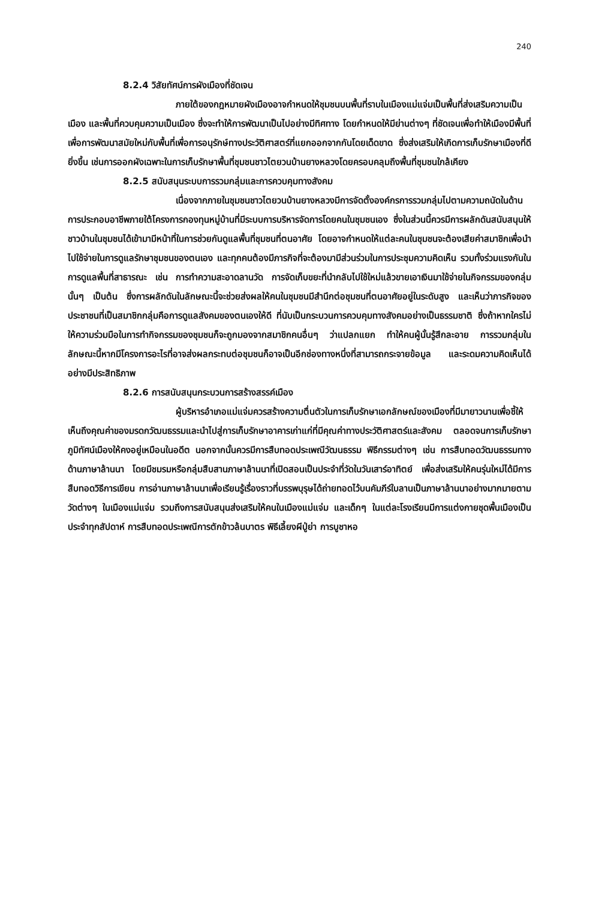240
8.2.4 วิสัยทัศน์การผังเมืองที่ชัดเจน
ภายใต้ของกฎหมายผังเมืองอาจกำหนดให้ชุมชนบนพื้นที่ราบในเมืองแม่แจ่มเป็นพื้นที่ส่งเสริมความเป็นเมือง และพื้นที่ควบคุมความเป็นเมือง ซึ่งจะทำให้การพัฒนาเป็นไปอย่างมีทิศทาง โดยกำหนดให้มีย่านต่างๆ ที่ชัดเจนเพื่อทำให้เมืองมีพื้นที่เพื่อการพัฒนาสมัยใหม่กับพื้นที่เพื่อการอนุรักษ์ทางประวัติศาสตร์ที่แยกออกจากกันโดยเด็ดขาด ซึ่งส่งเสริมให้เกิดการเก็บรักษาเมืองที่ดียิ่งขึ้น เช่นการออกผังเฉพาะในการเก็บรักษาพื้นที่ชุมชนชาวไตยวนบ้านยางหลวงโดยครอบคลุมถึงพื้นที่ชุมชนใกล้เคียง
8.2.5 สนับสนุนระบบการรวมกลุ่มและการควบคุมทางสังคม
เนื่องจากภายในชุมชนชาวไตยวนบ้านยางหลวงมีการจัดตั้งองค์กรการรวมกลุ่มไปตามความถนัดในด้านการประกอบอาชีพภายใต้โครงการกองทุนหมู่บ้านที่มีระบบการบริหารจัดการโดยคนในชุมชนเอง ซึ่งในส่วนนี้ควรมีการผลักดันสนับสนุนให้ชาวบ้านในชุมชนได้เข้ามามีหน้าที่ในการช่วยกันดูแลพื้นที่ชุมชนที่ตนอาศัย โดยอาจกำหนดให้แต่ละคนในชุมชนจะต้องเสียค่าสมาชิกเพื่อนำไปใช้จ่ายในการดูแลรักษาชุมชนของตนเอง และทุกคนต้องมีภารกิจที่จะต้องมามีส่วนร่วมในการประชุมความคิดเห็น รวมทั้งร่วมแรงกันในการดูแลพื้นที่สาธารณะ เช่น การทำความสะอาดลานวัด การจัดเก็บขยะที่นำกลับไปใช้ใหม่แล้วขายเอาเงินมาใช้จ่ายในกิจกรรมของกลุ่มนั้นๆ เป็นต้น ซึ่งการผลักดันในลักษณะนี้จะช่วยส่งผลให้คนในชุมชนมีสำนึกต่อชุมชนที่ตนอาศัยอยู่ในระดับสูง และเห็นว่าภารกิจของประชาชนที่เป็นสมาชิกกลุ่มคือการดูแลสังคมของตนเองให้ดี ที่นับเป็นกระบวนการควบคุมทางสังคมอย่างเป็นธรรมชาติ ซึ่งถ้าหากใครไม่ให้ความร่วมมือในการทำกิจกรรมของชุมชนก็จะถูกมองจากสมาชิกคนอื่นๆ ว่าแปลกแยก ทำให้คนผู้นั้นรู้สึกละอาย การรวมกลุ่มในลักษณะนี้หากมีโครงการอะไรที่อาจส่งผลกระทบต่อชุมชนก็อาจเป็นอีกช่องทางหนึ่งที่สามารถกระจายข้อมูล และระดมความคิดเห็นได้อย่างมีประสิทธิภาพ
8.2.6 การสนับสนุนกระบวนการสร้างสรรค์เมือง
ผู้บริหารอำเภอแม่แจ่มควรสร้างความตื่นตัวในการเก็บรักษาเอกลักษณ์ของเมืองที่มีมายาวนานเพื่อชี้ให้เห็นถึงคุณค่าของมรดกวัฒนธรรมและนำไปสู่การเก็บรักษาอาคารเก่าแก่ที่มีคุณค่าทางประวัติศาสตร์และสังคม ตลอดจนการเก็บรักษาภูมิทัศน์เมืองให้คงอยู่เหมือนในอดีต นอกจากนั้นควรมีการสืบทอดประเพณีวัฒนธรรม พิธีกรรมต่างๆ เช่น การสืบทอดวัฒนธรรมทางด้านภาษาล้านนา โดยมีชมรมหรือกลุ่มสืบสานภาษาล้านนาที่เปิดสอนเป็นประจำที่วัดในวันเสาร์อาทิตย์ เพื่อส่งเสริมให้คนรุ่นใหม่ได้มีการสืบทอดวิธีการเขียน การอ่านภาษาล้านนาเพื่อเรียนรู้เรื่องราวที่บรรพบุรุษได้ถ่ายทอดไว้บนคัมภีร์ใบลานเป็นภาษาล้านนาอย่างมากมายตามวัดต่างๆ ในเมืองแม่แจ่ม รวมถึงการสนับสนุนส่งเสริมให้คนในเมืองแม่แจ่ม และเด็กๆ ในแต่ละโรงเรียนมีการแต่งกายชุดพื้นเมืองเป็นประจำทุกสัปดาห์ การสืบทอดประเพณีการตักข้าวล้นบาตร พิธีเลี้ยงผีปู่ย่า การบูชาหอ